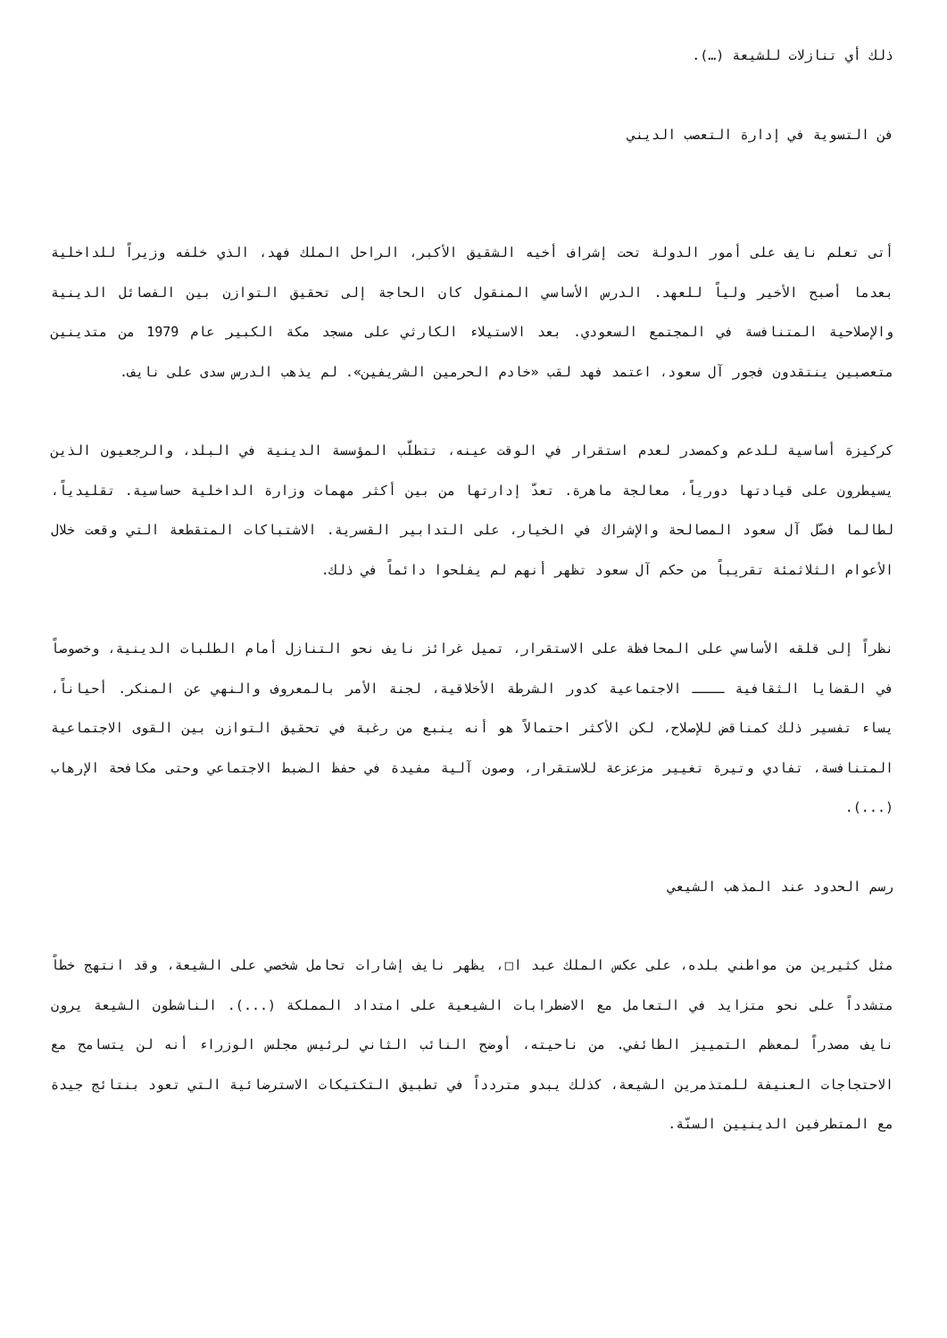ذلك أي تنازلات للشيعة (…).
فن التسوية في إدارة التعصب الديني
أتى تعلم نايف على أمور الدولة تحت إشراف أخيه الشقيق الأكبر، الراحل الملك فهد، الذي خلفه وزيراً للداخلية بعدما أصبح الأخير ولياً للعهد. الدرس الأساسي المنقول كان الحاجة إلى تحقيق التوازن بين الفصائل الدينية والإصلاحية المتنافسة في المجتمع السعودي. بعد الاستيلاء الكارثي على مسجد مكة الكبير عام 1979 من متدينين متعصبين ينتقدون فجور آل سعود، اعتمد فهد لقب «خادم الحرمين الشريفين». لم يذهب الدرس سدى على نايف.
كركيزة أساسية للدعم وكمصدر لعدم استقرار في الوقت عينه، تتطلّب المؤسسة الدينية في البلد، والرجعيون الذين يسيطرون على قيادتها دورياً، معالجة ماهرة. تعدّ إدارتها من بين أكثر مهمات وزارة الداخلية حساسية. تقليدياً، لطالما فضّل آل سعود المصالحة والإشراك في الخيار، على التدابير القسرية. الاشتباكات المتقطعة التي وقعت خلال الأعوام الثلاثمئة تقريباً من حكم آل سعود تظهر أنهم لم يفلحوا دائماً في ذلك.
نظراً إلى قلقه الأساسي على المحافظة على الاستقرار، تميل غرائز نايف نحو التنازل أمام الطلبات الدينية، وخصوصاً في القضايا الثقافية ــــ الاجتماعية كدور الشرطة الأخلاقية، لجنة الأمر بالمعروف والنهي عن المنكر. أحياناً، يساء تفسير ذلك كمناقض للإصلاح، لكن الأكثر احتمالاً هو أنه ينبع من رغبة في تحقيق التوازن بين القوى الاجتماعية المتنافسة، تفادي وتيرة تغيير مزعزعة للاستقرار، وصون آلية مفيدة في حفظ الضبط الاجتماعي وحتى مكافحة الإرهاب (...).
رسم الحدود عند المذهب الشيعي
مثل كثيرين من مواطني بلده، على عكس الملك عبد ا□، يظهر نايف إشارات تحامل شخصي على الشيعة، وقد انتهج خطاً متشدداً على نحو متزايد في التعامل مع الاضطرابات الشيعية على امتداد المملكة (...). الناشطون الشيعة يرون نايف مصدراً لمعظم التمييز الطائفي. من ناحيته، أوضح النائب الثاني لرئيس مجلس الوزراء أنه لن يتسامح مع الاحتجاجات العنيفة للمتذمرين الشيعة، كذلك يبدو متردداً في تطبيق التكتيكات الاسترضائية التي تعود بنتائج جيدة مع المتطرفين الدينيين السنّة.